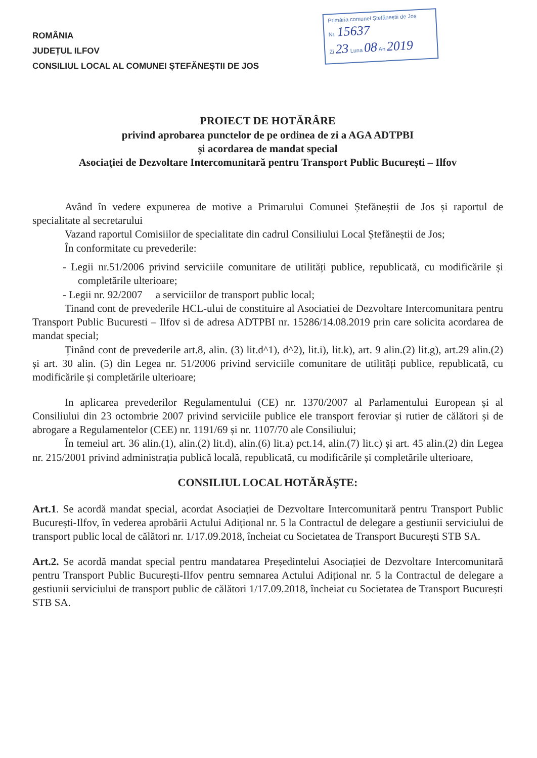Primăria comunei Ștefăneștii de Jos
Nr. 15637
Zi 23 Luna 08 An 2019
ROMÂNIA
JUDEȚUL ILFOV
CONSILIUL LOCAL AL COMUNEI ȘTEFĂNEȘTII DE JOS
PROIECT DE HOTĂRÂRE
privind aprobarea punctelor de pe ordinea de zi a AGA ADTPBI
și acordarea de mandat special
Asociației de Dezvoltare Intercomunitară pentru Transport Public București – Ilfov
Având în vedere expunerea de motive a Primarului Comunei Ștefăneștii de Jos și raportul de specialitate al secretarului
Vazand raportul Comisiilor de specialitate din cadrul Consiliului Local Ștefăneștii de Jos;
În conformitate cu prevederile:
- Legii nr.51/2006 privind serviciile comunitare de utilități publice, republicată, cu modificările și completările ulterioare;
- Legii nr. 92/2007 a serviciilor de transport public local;
Tinand cont de prevederile HCL-ului de constituire al Asociatiei de Dezvoltare Intercomunitara pentru Transport Public Bucuresti – Ilfov si de adresa ADTPBI nr. 15286/14.08.2019 prin care solicita acordarea de mandat special;
Ținând cont de prevederile art.8, alin. (3) lit.d^1), d^2), lit.i), lit.k), art. 9 alin.(2) lit.g), art.29 alin.(2) și art. 30 alin. (5) din Legea nr. 51/2006 privind serviciile comunitare de utilități publice, republicată, cu modificările și completările ulterioare;
In aplicarea prevederilor Regulamentului (CE) nr. 1370/2007 al Parlamentului European și al Consiliului din 23 octombrie 2007 privind serviciile publice ele transport feroviar și rutier de călători și de abrogare a Regulamentelor (CEE) nr. 1191/69 și nr. 1107/70 ale Consiliului;
În temeiul art. 36 alin.(1), alin.(2) lit.d), alin.(6) lit.a) pct.14, alin.(7) lit.c) și art. 45 alin.(2) din Legea nr. 215/2001 privind administrația publică locală, republicată, cu modificările și completările ulterioare,
CONSILIUL LOCAL HOTĂRĂȘTE:
Art.1. Se acordă mandat special, acordat Asociației de Dezvoltare Intercomunitară pentru Transport Public București-Ilfov, în vederea aprobării Actului Adițional nr. 5 la Contractul de delegare a gestiunii serviciului de transport public local de călători nr. 1/17.09.2018, încheiat cu Societatea de Transport București STB SA.
Art.2. Se acordă mandat special pentru mandatarea Președintelui Asociației de Dezvoltare Intercomunitară pentru Transport Public București-Ilfov pentru semnarea Actului Adițional nr. 5 la Contractul de delegare a gestiunii serviciului de transport public de călători 1/17.09.2018, încheiat cu Societatea de Transport București STB SA.